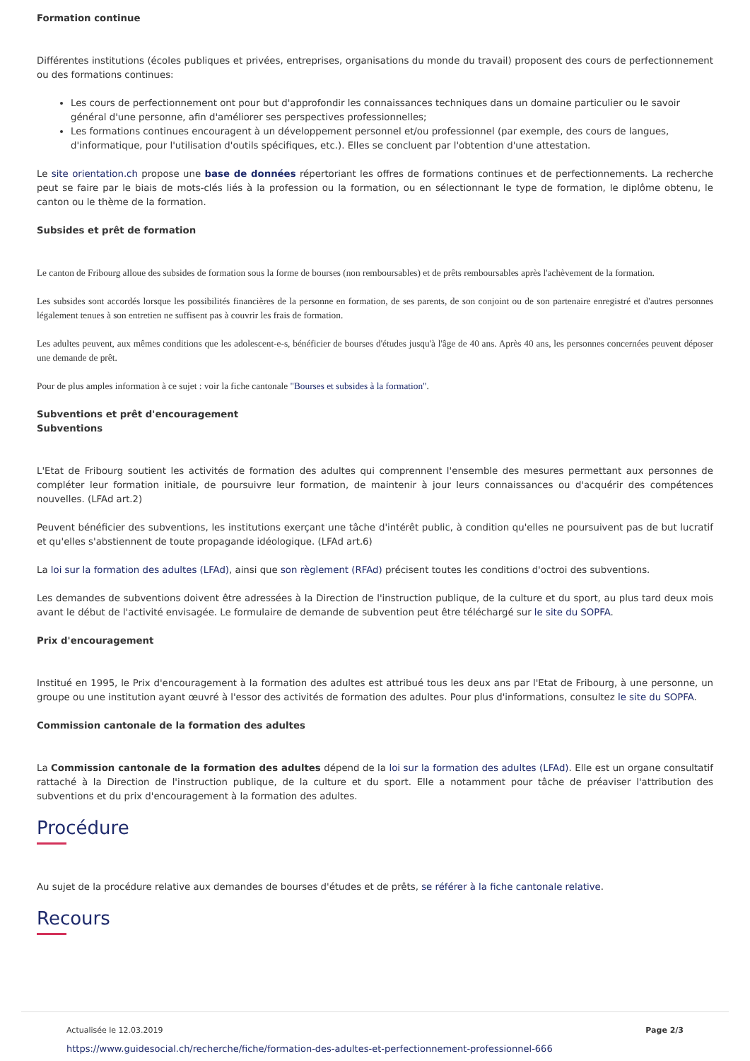Formation continue
Différentes institutions (écoles publiques et privées, entreprises, organisations du monde du travail) proposent des cours de perfectionnement ou des formations continues:
Les cours de perfectionnement ont pour but d'approfondir les connaissances techniques dans un domaine particulier ou le savoir général d'une personne, afin d'améliorer ses perspectives professionnelles;
Les formations continues encouragent à un développement personnel et/ou professionnel (par exemple, des cours de langues, d'informatique, pour l'utilisation d'outils spécifiques, etc.). Elles se concluent par l'obtention d'une attestation.
Le site orientation.ch propose une base de données répertoriant les offres de formations continues et de perfectionnements. La recherche peut se faire par le biais de mots-clés liés à la profession ou la formation, ou en sélectionnant le type de formation, le diplôme obtenu, le canton ou le thème de la formation.
Subsides et prêt de formation
Le canton de Fribourg alloue des subsides de formation sous la forme de bourses (non remboursables) et de prêts remboursables après l'achèvement de la formation.
Les subsides sont accordés lorsque les possibilités financières de la personne en formation, de ses parents, de son conjoint ou de son partenaire enregistré et d'autres personnes légalement tenues à son entretien ne suffisent pas à couvrir les frais de formation.
Les adultes peuvent, aux mêmes conditions que les adolescent-e-s, bénéficier de bourses d'études jusqu'à l'âge de 40 ans. Après 40 ans, les personnes concernées peuvent déposer une demande de prêt.
Pour de plus amples information à ce sujet : voir la fiche cantonale "Bourses et subsides à la formation".
Subventions et prêt d'encouragement
Subventions
L'Etat de Fribourg soutient les activités de formation des adultes qui comprennent l'ensemble des mesures permettant aux personnes de compléter leur formation initiale, de poursuivre leur formation, de maintenir à jour leurs connaissances ou d'acquérir des compétences nouvelles. (LFAd art.2)
Peuvent bénéficier des subventions, les institutions exerçant une tâche d'intérêt public, à condition qu'elles ne poursuivent pas de but lucratif et qu'elles s'abstiennent de toute propagande idéologique. (LFAd art.6)
La loi sur la formation des adultes (LFAd), ainsi que son règlement (RFAd) précisent toutes les conditions d'octroi des subventions.
Les demandes de subventions doivent être adressées à la Direction de l'instruction publique, de la culture et du sport, au plus tard deux mois avant le début de l'activité envisagée. Le formulaire de demande de subvention peut être téléchargé sur le site du SOPFA.
Prix d'encouragement
Institué en 1995, le Prix d'encouragement à la formation des adultes est attribué tous les deux ans par l'Etat de Fribourg, à une personne, un groupe ou une institution ayant œuvré à l'essor des activités de formation des adultes. Pour plus d'informations, consultez le site du SOPFA.
Commission cantonale de la formation des adultes
La Commission cantonale de la formation des adultes dépend de la loi sur la formation des adultes (LFAd). Elle est un organe consultatif rattaché à la Direction de l'instruction publique, de la culture et du sport. Elle a notamment pour tâche de préaviser l'attribution des subventions et du prix d'encouragement à la formation des adultes.
Procédure
Au sujet de la procédure relative aux demandes de bourses d'études et de prêts, se référer à la fiche cantonale relative.
Recours
Actualisée le 12.03.2019 Page 2/3
https://www.guidesocial.ch/recherche/fiche/formation-des-adultes-et-perfectionnement-professionnel-666